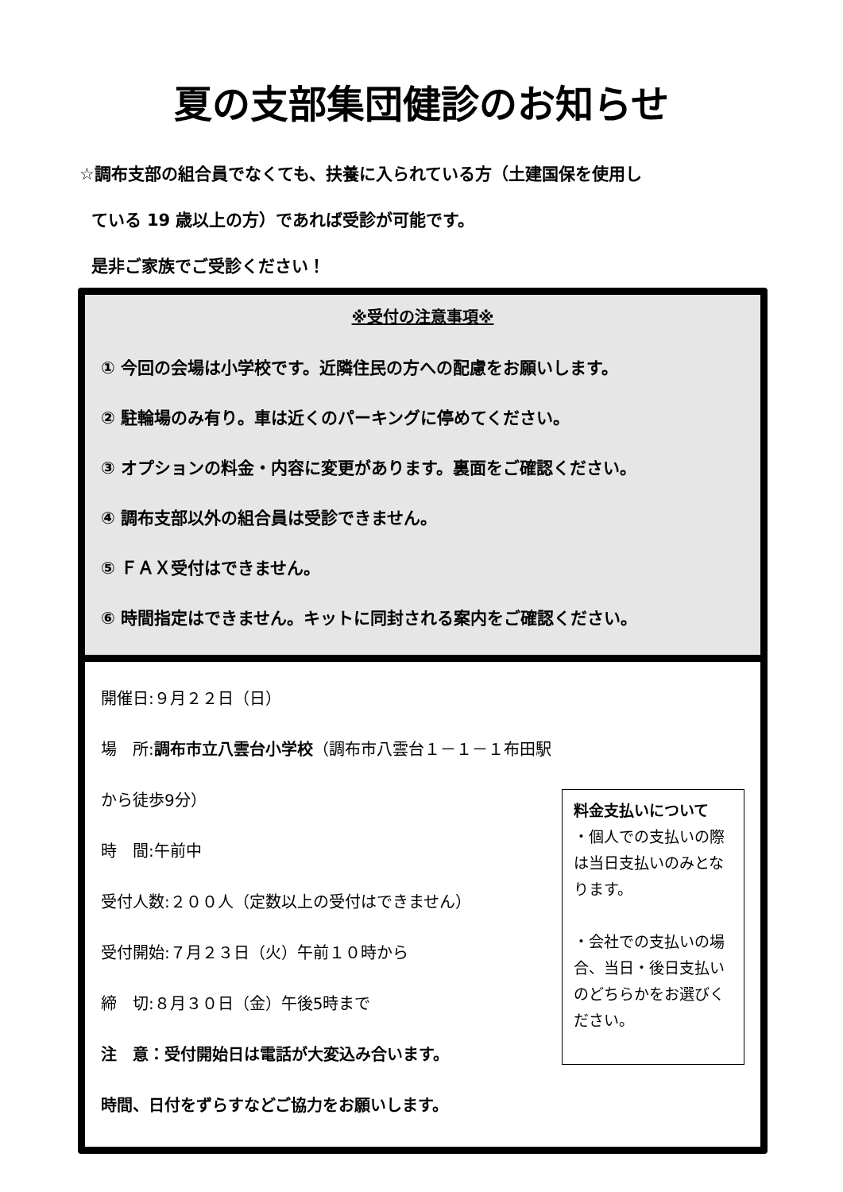夏の支部集団健診のお知らせ
☆調布支部の組合員でなくても、扶養に入られている方（土建国保を使用し
ている 19 歳以上の方）であれば受診が可能です。
是非ご家族でご受診ください！
※受付の注意事項※
① 今回の会場は小学校です。近隣住民の方への配慮をお願いします。
② 駐輪場のみ有り。車は近くのパーキングに停めてください。
③ オプションの料金・内容に変更があります。裏面をご確認ください。
④ 調布支部以外の組合員は受診できません。
⑤ ＦＡＸ受付はできません。
⑥ 時間指定はできません。キットに同封される案内をご確認ください。
開催日:９月２２日（日）
場　所:調布市立八雲台小学校（調布市八雲台１－１－１布田駅から徒歩9分）
時　間:午前中
受付人数:２００人（定数以上の受付はできません）
受付開始:７月２３日（火）午前１０時から
締　切:８月３０日（金）午後5時まで
注　意：受付開始日は電話が大変込み合います。
時間、日付をずらすなどご協力をお願いします。
料金支払いについて
・個人での支払いの際は当日支払いのみとなります。
・会社での支払いの場合、当日・後日支払いのどちらかをお選びください。